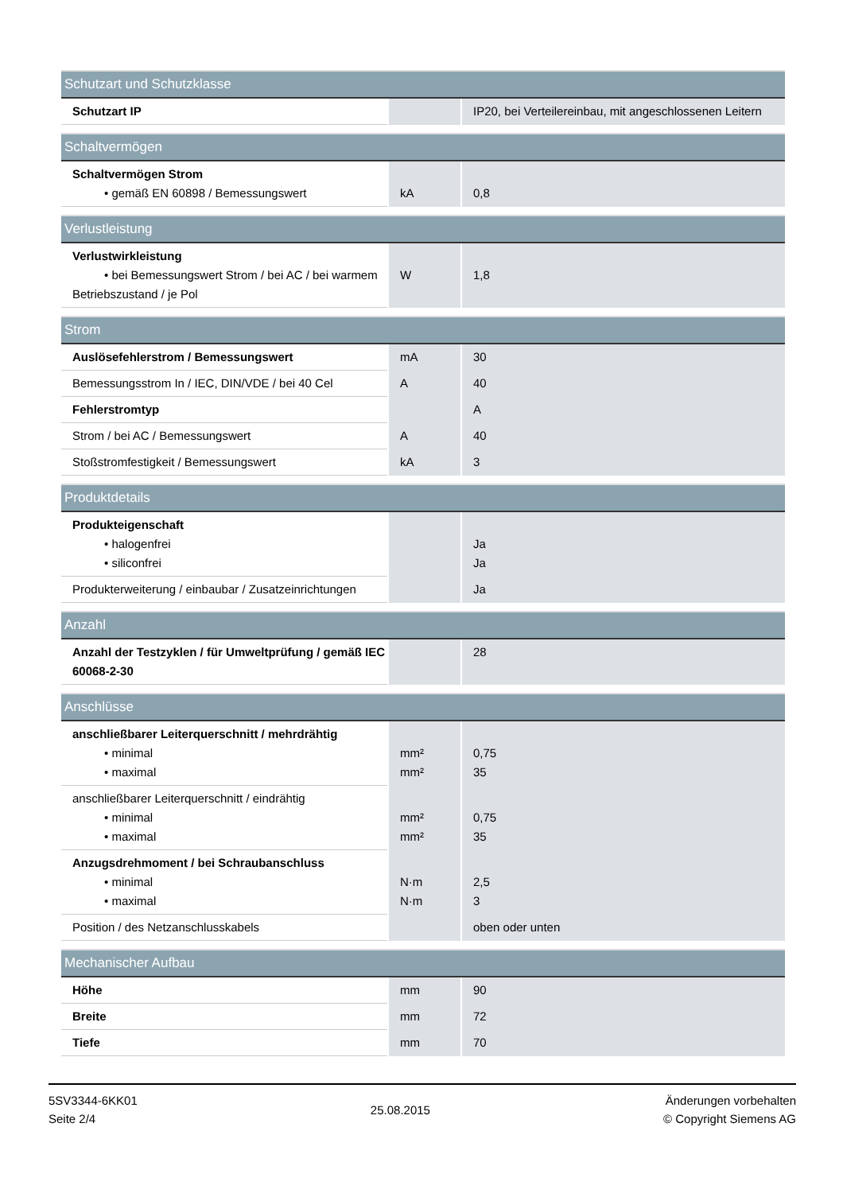| Schutzart und Schutzklasse | | |
| Schutzart IP | | IP20, bei Verteilereinbau, mit angeschlossenen Leitern |
| Schaltvermögen | | |
| Schaltvermögen Strom • gemäß EN 60898 / Bemessungswert | kA | 0,8 |
| Verlustleistung | | |
| Verlustwirkleistung • bei Bemessungswert Strom / bei AC / bei warmem Betriebszustand / je Pol | W | 1,8 |
| Strom | | |
| Auslösefehlerstrom / Bemessungswert | mA | 30 |
| Bemessungsstrom In / IEC, DIN/VDE / bei 40 Cel | A | 40 |
| Fehlerstromtyp | | A |
| Strom / bei AC / Bemessungswert | A | 40 |
| Stoßstromfestigkeit / Bemessungswert | kA | 3 |
| Produktdetails | | |
| Produkteigenschaft • halogenfrei • siliconfrei | | Ja Ja |
| Produkterweiterung / einbaubar / Zusatzeinrichtungen | | Ja |
| Anzahl | | |
| Anzahl der Testzyklen / für Umweltprüfung / gemäß IEC 60068-2-30 | | 28 |
| Anschlüsse | | |
| anschließbarer Leiterquerschnitt / mehrdrähtig • minimal • maximal | mm² mm² | 0,75 35 |
| anschließbarer Leiterquerschnitt / eindrähtig • minimal • maximal | mm² mm² | 0,75 35 |
| Anzugsdrehmoment / bei Schraubanschluss • minimal • maximal | N·m N·m | 2,5 3 |
| Position / des Netzanschlusskabels | | oben oder unten |
| Mechanischer Aufbau | | |
| Höhe | mm | 90 |
| Breite | mm | 72 |
| Tiefe | mm | 70 |
5SV3344-6KK01
Seite 2/4
25.08.2015
Änderungen vorbehalten
© Copyright Siemens AG